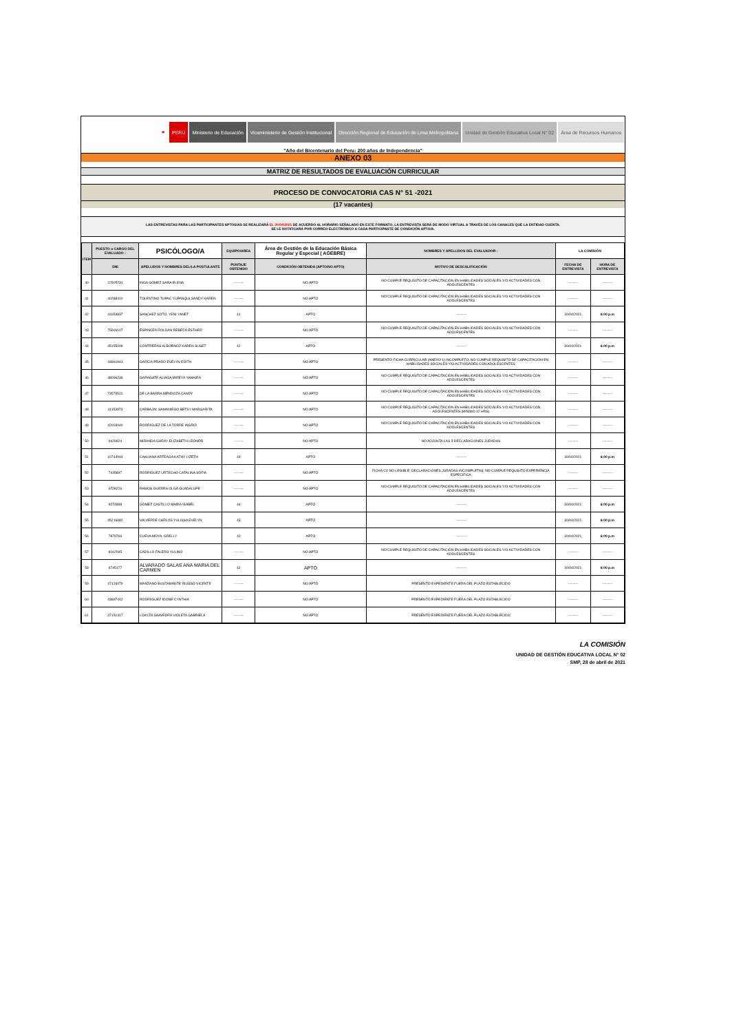★ PERÚ Ministerio de Educación
Viceministerio de Gestión Institucional
Dirección Regional de Educación de Lima Metropolitana
Unidad de Gestión Educativa Local N° 02
Área de Recursos Humanos
"Año del Bicentenario del Peru: 200 años de Independencia"
ANEXO 03
MATRIZ DE RESULTADOS DE EVALUACIÓN CURRICULAR
PROCESO DE CONVOCATORIA CAS N° 51 -2021
(17 vacantes)
LAS ENTREVISTAS PARA LAS PARTICIPANTES APTOS/AS SE REALIZARÁ EL 30/04/2021 DE ACUERDO AL HORARIO SEÑALADO EN ESTE FORMATO, LA ENTREVISTA SERÁ DE MODO VIRTUAL A TRAVÉS DE LOS CANALES QUE LA ENTIDAD CUENTA.
SE LE NOTIFICARÁ POR CORREO ELECTRÓNICO A CADA PARTICIPANTE DE CONDICIÓN APTO/A.
| ITEM | PUESTO o CARGO DEL EVALUADO : | PSICÓLOGO/A | EQUIPO/AREA | Área de Gestión de la Educación Básica Regular y Especial ( AGEBRE) | NOMBRES Y APELLIDOS DEL EVALUADOR : | LA COMISIÓN | |
| --- | --- | --- | --- | --- | --- | --- | --- |
| | DNI | APELLIDOS Y NOMBRES DEL/LA POSTULANTE | PUNTAJE OBTENIDO | CONDICIÓN OBTENIDA (APTO/NO APTO) | MOTIVO DE DESCALIFICACIÓN | FECHA DE ENTREVISTA | HORA DE ENTREVISTA |
| 40 | 22505731 | INGA GÓMEZ SARA ELENA | --------- | NO APTO | NO CUMPLE REQUISITO DE CAPACITACIÓN EN HABILIDADES SOCIALES Y/O ACTIVIDADES CON ADOLESCENTES | --------- | --------- |
| 41 | 40288410 | TOLENTINO TUPAC YUPANQUI SANDY KAREN | --------- | NO APTO | NO CUMPLE REQUISITO DE CAPACITACIÓN EN HABILIDADES SOCIALES Y/O ACTIVIDADES CON ADOLESCENTES | --------- | --------- |
| 42 | 41654837 | SANCHEZ SOTO, YENI YANET | 41 | APTO | --------- | 30/04/2021 | 6:00 p.m |
| 43 | 75906107 | ESPINOZA ROLDAN REBECA ESTHER | --------- | NO APTO | NO CUMPLE REQUISITO DE CAPACITACIÓN EN HABILIDADES SOCIALES Y/O ACTIVIDADES CON ADOLESCENTES | --------- | --------- |
| 44 | 45155009 | CONTRERAS ALBORNOZ KAREN SUSET | 42 | APTO | --------- | 30/04/2021 | 6:00 p.m |
| 45 | 44861941 | GARCIA PRADO EVELYN EDITH | --------- | NO APTO | PRESENTÓ FICHA CURRICULAR (ANEXO 1) INCOMPLETO; NO CUMPLE REQUISITO DE CAPACITACIÓN EN HABILIDADES SOCIALES Y/O ACTIVIDADES CON ADOLESCENTES | --------- | --------- |
| 46 | 48096236 | GARAGATE ALIAGA MIREYA YAHAIRA | --------- | NO APTO | NO CUMPLE REQUISITO DE CAPACITACIÓN EN HABILIDADES SOCIALES Y/O ACTIVIDADES CON ADOLESCENTES | --------- | --------- |
| 47 | 73579510 | DE LA BARRA MENDOZA CANDY | --------- | NO APTO | NO CUMPLE REQUISITO DE CAPACITACIÓN EN HABILIDADES SOCIALES Y/O ACTIVIDADES CON ADOLESCENTES | --------- | --------- |
| 48 | 41153973 | CARBAJAL SAMANIEGO BETSY MARGARITA | --------- | NO APTO | NO CUMPLE REQUISITO DE CAPACITACIÓN EN HABILIDADES SOCIALES Y/O ACTIVIDADES CON ADOLESCENTES (MINIMO 12 HRS) | --------- | --------- |
| 49 | 42003040 | RODRIGUEZ DE LA TORRE INGRID | --------- | NO APTO | NO CUMPLE REQUISITO DE CAPACITACIÓN EN HABILIDADES SOCIALES Y/O ACTIVIDADES CON ADOLESCENTES | --------- | --------- |
| 50 | 9429924 | MIRANDA GARAY ELIZABETH LEONOR | --------- | NO APTO | NO ADJUNTA LAS 5 DECLARACIONES JURADAS | --------- | --------- |
| 51 | 10744044 | CAHUANA ARTEAGA KATHY LIZETH | 44 | APTO | --------- | 30/04/2021 | 6:00 p.m |
| 52 | 7445897 | RODRIGUEZ URTECHO CATALINA SOFIA | --------- | NO APTO | FICHA CV NO LEGIBLE; DECLARACIONES JURADAS INCOMPLETAS; NO CUMPLE REQUISITO EXPERIENCIA ESPECIFICA | --------- | --------- |
| 53 | 6728226 | RAMOS GUERRA OLGA GUADALUPE | --------- | NO APTO | NO CUMPLE REQUISITO DE CAPACITACIÓN EN HABILIDADES SOCIALES Y/O ACTIVIDADES CON ADOLESCENTES | --------- | --------- |
| 54 | 9274888 | GÓMEZ CASTILLO MARÍA ISABEL | 44 | APTO | --------- | 30/04/2021 | 6:00 p.m |
| 55 | 45216082 | VALVERDE CARLOS YULISSA EVELYN | 43 | APTO | --------- | 30/04/2021 | 6:00 p.m |
| 56 | 7879766 | CUEVA MOYA, GRELLY | 42 | APTO | --------- | 30/04/2021 | 6:00 p.m |
| 57 | 8162095 | CADILLO FALERO YULINO | --------- | NO APTO | NO CUMPLE REQUISITO DE CAPACITACIÓN EN HABILIDADES SOCIALES Y/O ACTIVIDADES CON ADOLESCENTES | --------- | --------- |
| 58 | 6745177 | ALVARADO SALAS ANA MARIA DEL CARMEN | 42 | APTO | --------- | 30/04/2021 | 6:00 p.m |
| 59 | 47126079 | MANZANO BUSTAMANTE RIUSSO VICENTE | --------- | NO APTO | PRESENTÓ EXPEDIENTE FUERA DEL PLAZO ESTABLECIDO | --------- | --------- |
| 60 | 43867442 | RODRIIGUEZ IDONE CYNTHIA | --------- | NO APTO | PRESENTÓ EXPEDIENTE FUERA DEL PLAZO ESTABLECIDO | --------- | --------- |
| 61 | 47151417 | LOAYZA SAAVEDRA VIOLETA GABRIELA | --------- | NO APTO | PRESENTÓ EXPEDIENTE FUERA DEL PLAZO ESTABLECIDO | --------- | --------- |
LA COMISIÓN
UNIDAD DE GESTIÓN EDUCATIVA LOCAL N° 02
SMP, 28 de abril de 2021